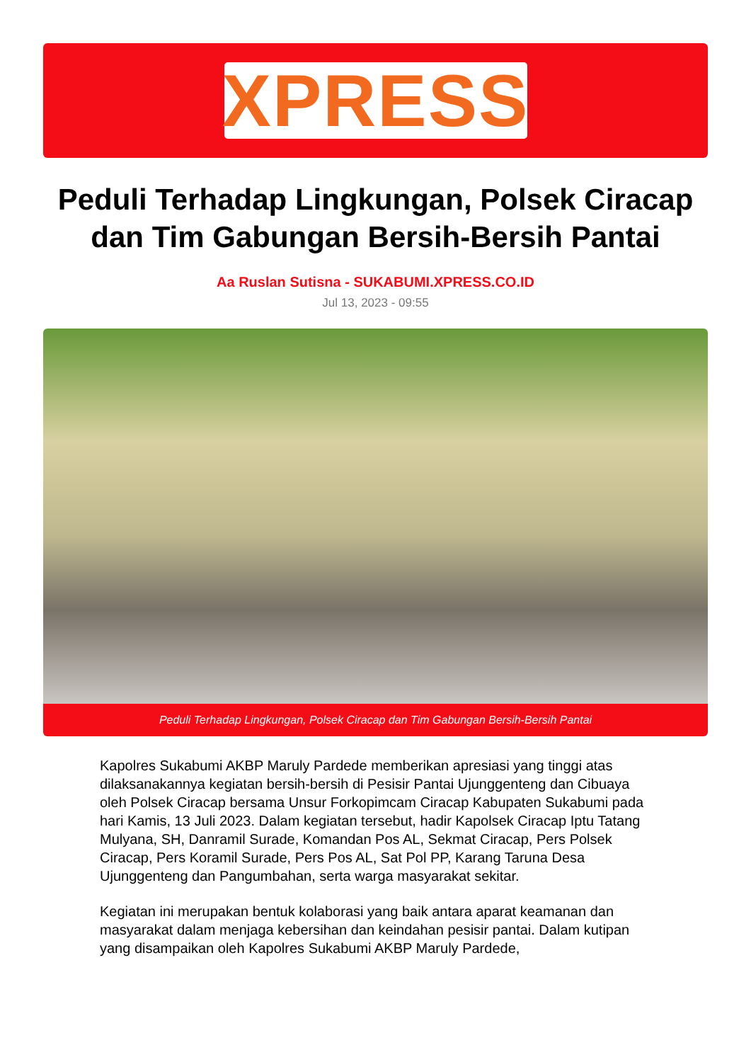XPRESS
Peduli Terhadap Lingkungan, Polsek Ciracap dan Tim Gabungan Bersih-Bersih Pantai
Aa Ruslan Sutisna - SUKABUMI.XPRESS.CO.ID
Jul 13, 2023 - 09:55
Peduli Terhadap Lingkungan, Polsek Ciracap dan Tim Gabungan Bersih-Bersih Pantai
Kapolres Sukabumi AKBP Maruly Pardede memberikan apresiasi yang tinggi atas dilaksanakannya kegiatan bersih-bersih di Pesisir Pantai Ujunggenteng dan Cibuaya oleh Polsek Ciracap bersama Unsur Forkopimcam Ciracap Kabupaten Sukabumi pada hari Kamis, 13 Juli 2023. Dalam kegiatan tersebut, hadir Kapolsek Ciracap Iptu Tatang Mulyana, SH, Danramil Surade, Komandan Pos AL, Sekmat Ciracap, Pers Polsek Ciracap, Pers Koramil Surade, Pers Pos AL, Sat Pol PP, Karang Taruna Desa Ujunggenteng dan Pangumbahan, serta warga masyarakat sekitar.
Kegiatan ini merupakan bentuk kolaborasi yang baik antara aparat keamanan dan masyarakat dalam menjaga kebersihan dan keindahan pesisir pantai. Dalam kutipan yang disampaikan oleh Kapolres Sukabumi AKBP Maruly Pardede,